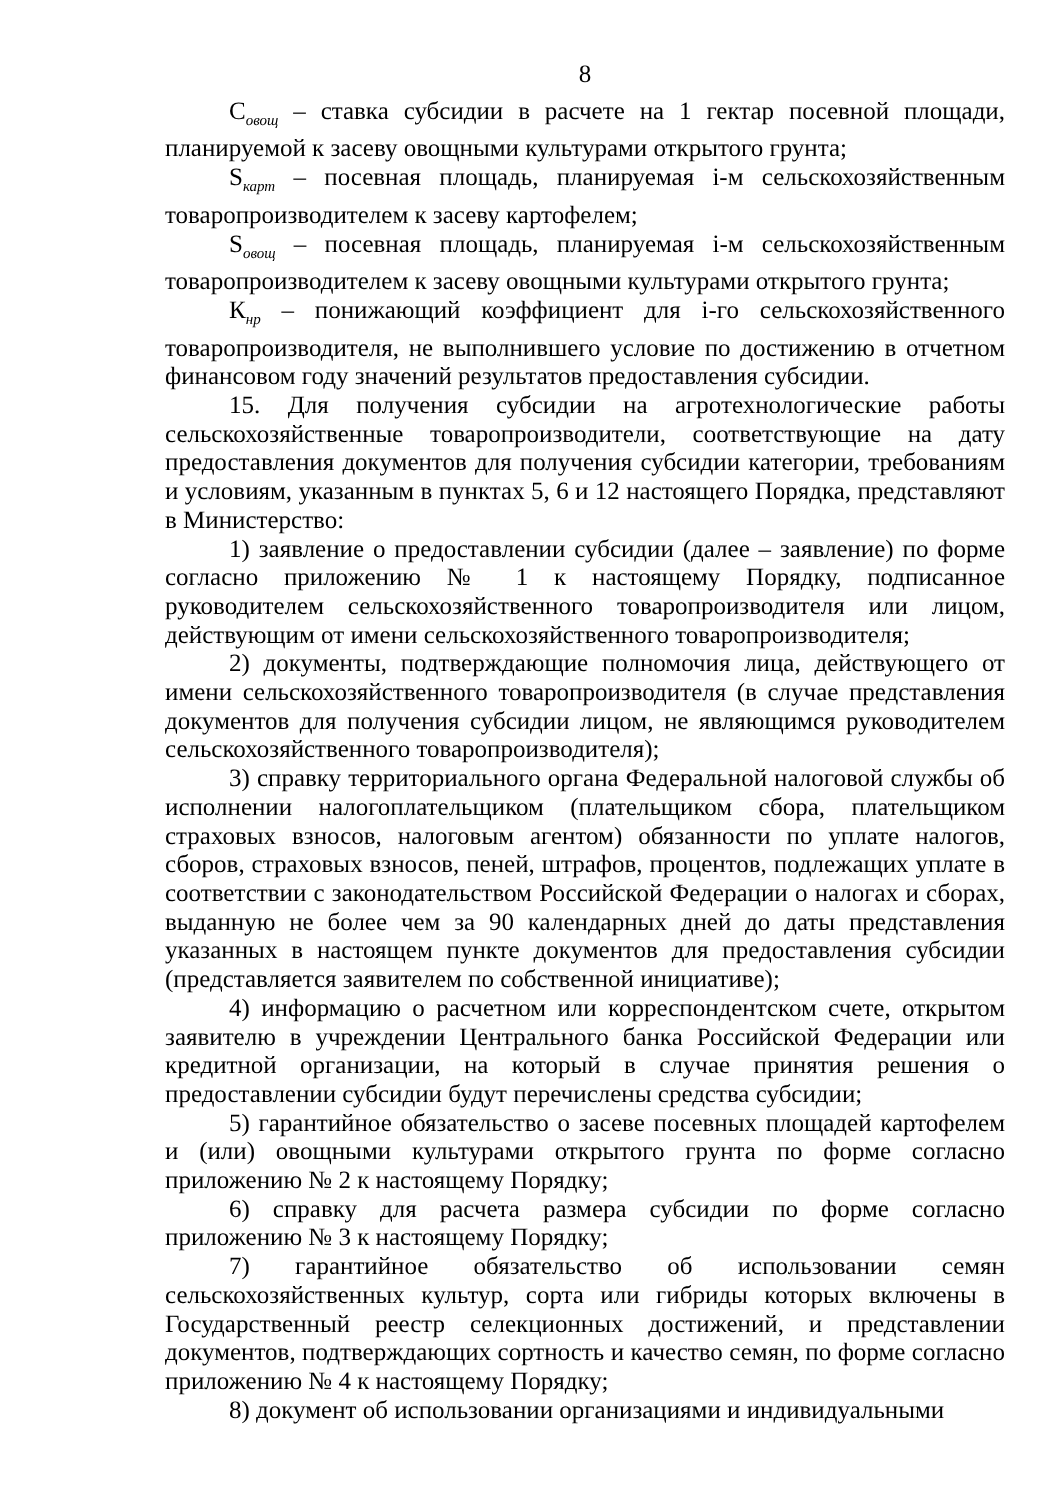8
С<sub>овощ</sub> – ставка субсидии в расчете на 1 гектар посевной площади, планируемой к засеву овощными культурами открытого грунта;
S<sub>карт</sub> – посевная площадь, планируемая i-м сельскохозяйственным товаропроизводителем к засеву картофелем;
S<sub>овощ</sub> – посевная площадь, планируемая i-м сельскохозяйственным товаропроизводителем к засеву овощными культурами открытого грунта;
К<sub>нр</sub> – понижающий коэффициент для i-го сельскохозяйственного товаропроизводителя, не выполнившего условие по достижению в отчетном финансовом году значений результатов предоставления субсидии.
15. Для получения субсидии на агротехнологические работы сельскохозяйственные товаропроизводители, соответствующие на дату предоставления документов для получения субсидии категории, требованиям и условиям, указанным в пунктах 5, 6 и 12 настоящего Порядка, представляют в Министерство:
1) заявление о предоставлении субсидии (далее – заявление) по форме согласно приложению № 1 к настоящему Порядку, подписанное руководителем сельскохозяйственного товаропроизводителя или лицом, действующим от имени сельскохозяйственного товаропроизводителя;
2) документы, подтверждающие полномочия лица, действующего от имени сельскохозяйственного товаропроизводителя (в случае представления документов для получения субсидии лицом, не являющимся руководителем сельскохозяйственного товаропроизводителя);
3) справку территориального органа Федеральной налоговой службы об исполнении налогоплательщиком (плательщиком сбора, плательщиком страховых взносов, налоговым агентом) обязанности по уплате налогов, сборов, страховых взносов, пеней, штрафов, процентов, подлежащих уплате в соответствии с законодательством Российской Федерации о налогах и сборах, выданную не более чем за 90 календарных дней до даты представления указанных в настоящем пункте документов для предоставления субсидии (представляется заявителем по собственной инициативе);
4) информацию о расчетном или корреспондентском счете, открытом заявителю в учреждении Центрального банка Российской Федерации или кредитной организации, на который в случае принятия решения о предоставлении субсидии будут перечислены средства субсидии;
5) гарантийное обязательство о засеве посевных площадей картофелем и (или) овощными культурами открытого грунта по форме согласно приложению № 2 к настоящему Порядку;
6) справку для расчета размера субсидии по форме согласно приложению № 3 к настоящему Порядку;
7) гарантийное обязательство об использовании семян сельскохозяйственных культур, сорта или гибриды которых включены в Государственный реестр селекционных достижений, и представлении документов, подтверждающих сортность и качество семян, по форме согласно приложению № 4 к настоящему Порядку;
8) документ об использовании организациями и индивидуальными